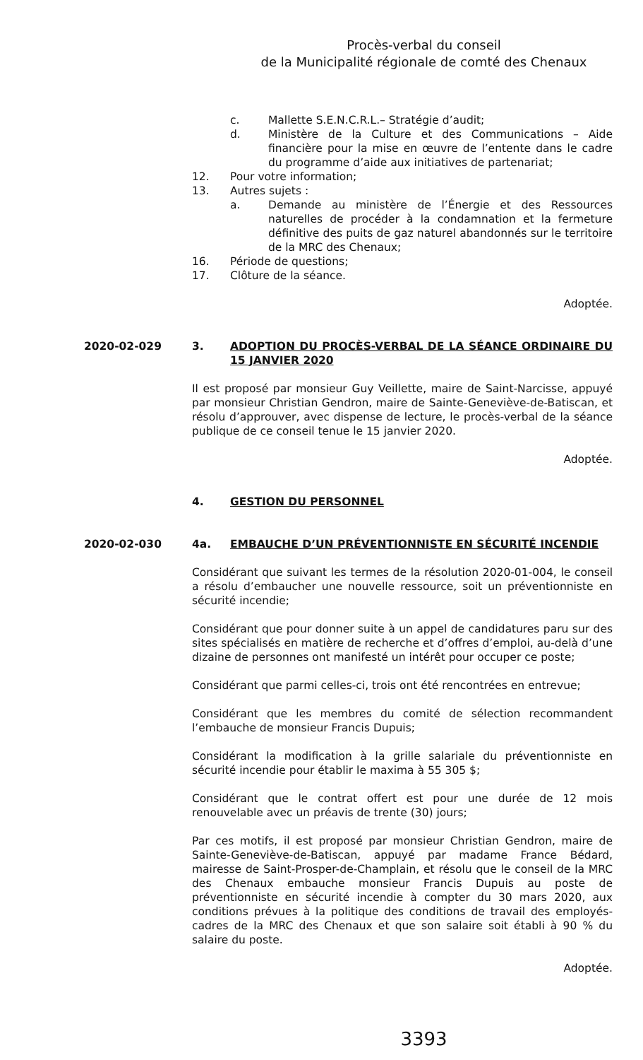Procès-verbal du conseil
de la Municipalité régionale de comté des Chenaux
c. Mallette S.E.N.C.R.L.– Stratégie d’audit;
d. Ministère de la Culture et des Communications – Aide financière pour la mise en œuvre de l’entente dans le cadre du programme d’aide aux initiatives de partenariat;
12. Pour votre information;
13. Autres sujets :
a. Demande au ministère de l’Énergie et des Ressources naturelles de procéder à la condamnation et la fermeture définitive des puits de gaz naturel abandonnés sur le territoire de la MRC des Chenaux;
16. Période de questions;
17. Clôture de la séance.
Adoptée.
2020-02-029 3. ADOPTION DU PROCÈS-VERBAL DE LA SÉANCE ORDINAIRE DU 15 JANVIER 2020
Il est proposé par monsieur Guy Veillette, maire de Saint-Narcisse, appuyé par monsieur Christian Gendron, maire de Sainte-Geneviève-de-Batiscan, et résolu d’approuver, avec dispense de lecture, le procès-verbal de la séance publique de ce conseil tenue le 15 janvier 2020.
Adoptée.
4. GESTION DU PERSONNEL
2020-02-030 4a. EMBAUCHE D’UN PRÉVENTIONNISTE EN SÉCURITÉ INCENDIE
Considérant que suivant les termes de la résolution 2020-01-004, le conseil a résolu d’embaucher une nouvelle ressource, soit un préventionniste en sécurité incendie;
Considérant que pour donner suite à un appel de candidatures paru sur des sites spécialisés en matière de recherche et d’offres d’emploi, au-delà d’une dizaine de personnes ont manifesté un intérêt pour occuper ce poste;
Considérant que parmi celles-ci, trois ont été rencontrées en entrevue;
Considérant que les membres du comité de sélection recommandent l’embauche de monsieur Francis Dupuis;
Considérant la modification à la grille salariale du préventionniste en sécurité incendie pour établir le maxima à 55 305 $;
Considérant que le contrat offert est pour une durée de 12 mois renouvelable avec un préavis de trente (30) jours;
Par ces motifs, il est proposé par monsieur Christian Gendron, maire de Sainte-Geneviève-de-Batiscan, appuyé par madame France Bédard, mairesse de Saint-Prosper-de-Champlain, et résolu que le conseil de la MRC des Chenaux embauche monsieur Francis Dupuis au poste de préventionniste en sécurité incendie à compter du 30 mars 2020, aux conditions prévues à la politique des conditions de travail des employés-cadres de la MRC des Chenaux et que son salaire soit établi à 90 % du salaire du poste.
Adoptée.
3393